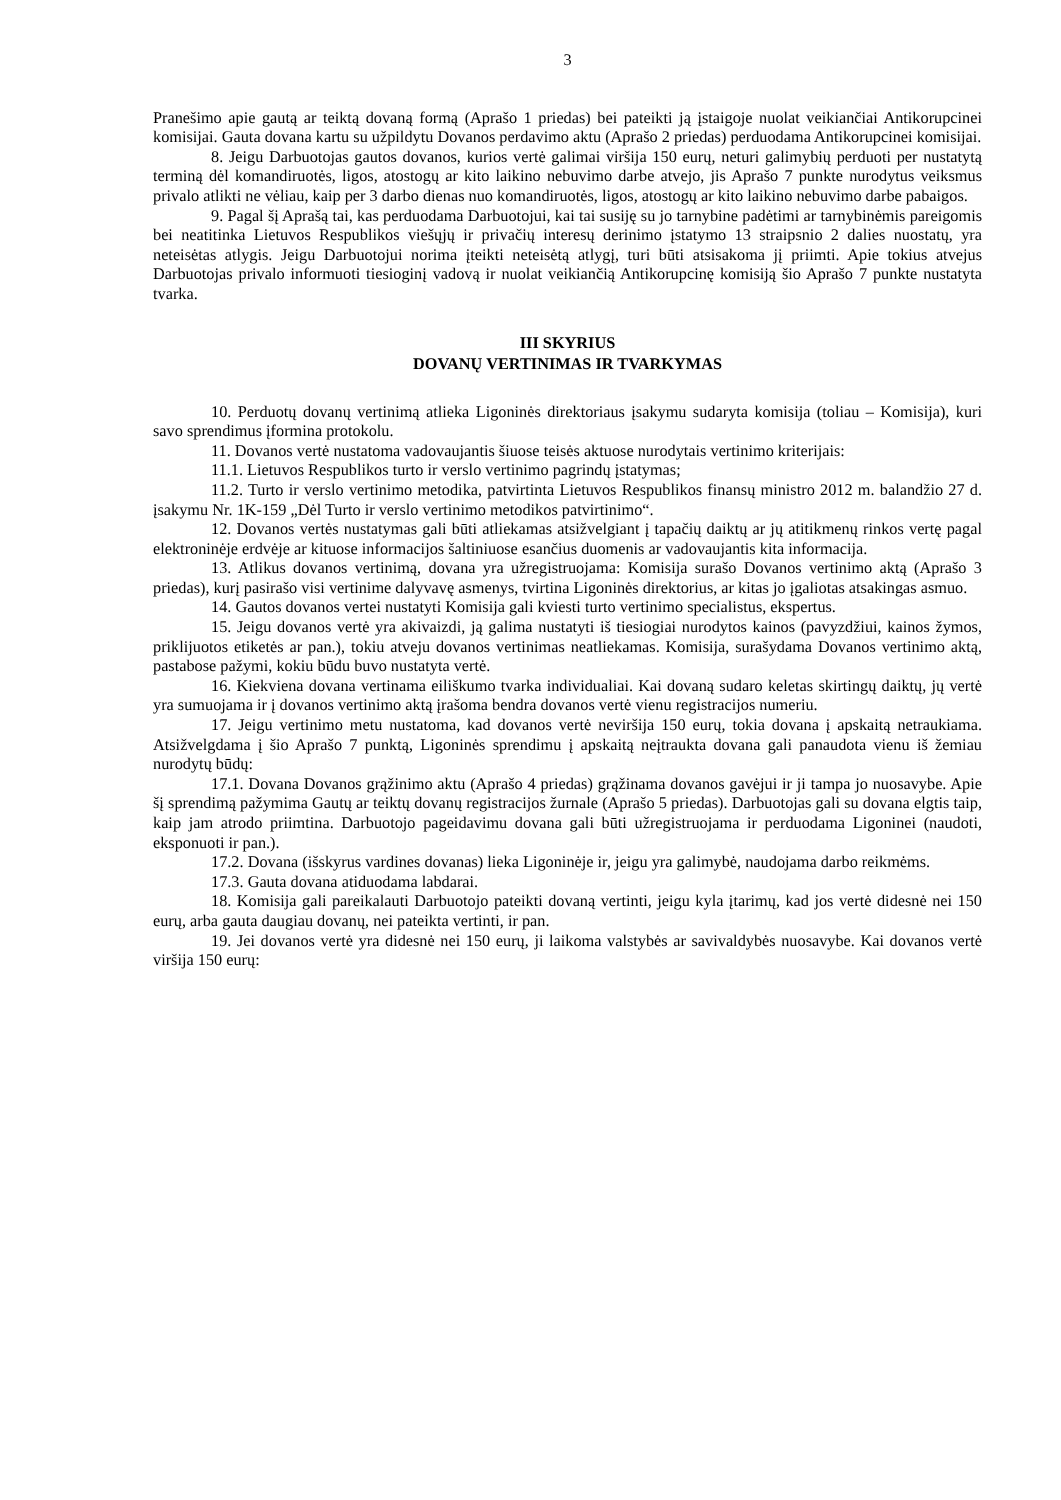3
Pranešimo apie gautą ar teiktą dovaną formą (Aprašo 1 priedas) bei pateikti ją įstaigoje nuolat veikiančiai Antikorupcinei komisijai. Gauta dovana kartu su užpildytu Dovanos perdavimo aktu (Aprašo 2 priedas) perduodama Antikorupcinei komisijai.
8. Jeigu Darbuotojas gautos dovanos, kurios vertė galimai viršija 150 eurų, neturi galimybių perduoti per nustatytą terminą dėl komandiruotės, ligos, atostogų ar kito laikino nebuvimo darbe atvejo, jis Aprašo 7 punkte nurodytus veiksmus privalo atlikti ne vėliau, kaip per 3 darbo dienas nuo komandiruotės, ligos, atostogų ar kito laikino nebuvimo darbe pabaigos.
9. Pagal šį Aprašą tai, kas perduodama Darbuotojui, kai tai susiję su jo tarnybine padėtimi ar tarnybinėmis pareigomis bei neatitinka Lietuvos Respublikos viešųjų ir privačių interesų derinimo įstatymo 13 straipsnio 2 dalies nuostatų, yra neteisėtas atlygis. Jeigu Darbuotojui norima įteikti neteisėtą atlygį, turi būti atsisakoma jį priimti. Apie tokius atvejus Darbuotojas privalo informuoti tiesioginį vadovą ir nuolat veikiančią Antikorupcinę komisiją šio Aprašo 7 punkte nustatyta tvarka.
III SKYRIUS
DOVANŲ VERTINIMAS IR TVARKYMAS
10. Perduotų dovanų vertinimą atlieka Ligoninės direktoriaus įsakymu sudaryta komisija (toliau – Komisija), kuri savo sprendimus įformina protokolu.
11. Dovanos vertė nustatoma vadovaujantis šiuose teisės aktuose nurodytais vertinimo kriterijais:
11.1. Lietuvos Respublikos turto ir verslo vertinimo pagrindų įstatymas;
11.2. Turto ir verslo vertinimo metodika, patvirtinta Lietuvos Respublikos finansų ministro 2012 m. balandžio 27 d. įsakymu Nr. 1K-159 „Dėl Turto ir verslo vertinimo metodikos patvirtinimo“.
12. Dovanos vertės nustatymas gali būti atliekamas atsižvelgiant į tapačių daiktų ar jų atitikmenų rinkos vertę pagal elektroninėje erdvėje ar kituose informacijos šaltiniuose esančius duomenis ar vadovaujantis kita informacija.
13. Atlikus dovanos vertinimą, dovana yra užregistruojama: Komisija surašo Dovanos vertinimo aktą (Aprašo 3 priedas), kurį pasirašo visi vertinime dalyvavę asmenys, tvirtina Ligoninės direktorius, ar kitas jo įgaliotas atsakingas asmuo.
14. Gautos dovanos vertei nustatyti Komisija gali kviesti turto vertinimo specialistus, ekspertus.
15. Jeigu dovanos vertė yra akivaizdi, ją galima nustatyti iš tiesiogiai nurodytos kainos (pavyzdžiui, kainos žymos, priklijuotos etiketės ar pan.), tokiu atveju dovanos vertinimas neatliekamas. Komisija, surašydama Dovanos vertinimo aktą, pastabose pažymi, kokiu būdu buvo nustatyta vertė.
16. Kiekviena dovana vertinama eiliškumo tvarka individualiai. Kai dovaną sudaro keletas skirtingų daiktų, jų vertė yra sumuojama ir į dovanos vertinimo aktą įrašoma bendra dovanos vertė vienu registracijos numeriu.
17. Jeigu vertinimo metu nustatoma, kad dovanos vertė neviršija 150 eurų, tokia dovana į apskaitą netraukiama. Atsižvelgdama į šio Aprašo 7 punktą, Ligoninės sprendimu į apskaitą neįtraukta dovana gali panaudota vienu iš žemiau nurodytų būdų:
17.1. Dovana Dovanos grąžinimo aktu (Aprašo 4 priedas) grąžinama dovanos gavėjui ir ji tampa jo nuosavybe. Apie šį sprendimą pažymima Gautų ar teiktų dovanų registracijos žurnale (Aprašo 5 priedas). Darbuotojas gali su dovana elgtis taip, kaip jam atrodo priimtina. Darbuotojo pageidavimu dovana gali būti užregistruojama ir perduodama Ligoninei (naudoti, eksponuoti ir pan.).
17.2. Dovana (išskyrus vardines dovanas) lieka Ligoninėje ir, jeigu yra galimybė, naudojama darbo reikmėms.
17.3. Gauta dovana atiduodama labdarai.
18. Komisija gali pareikalauti Darbuotojo pateikti dovaną vertinti, jeigu kyla įtarimų, kad jos vertė didesnė nei 150 eurų, arba gauta daugiau dovanų, nei pateikta vertinti, ir pan.
19. Jei dovanos vertė yra didesnė nei 150 eurų, ji laikoma valstybės ar savivaldybės nuosavybe. Kai dovanos vertė viršija 150 eurų: